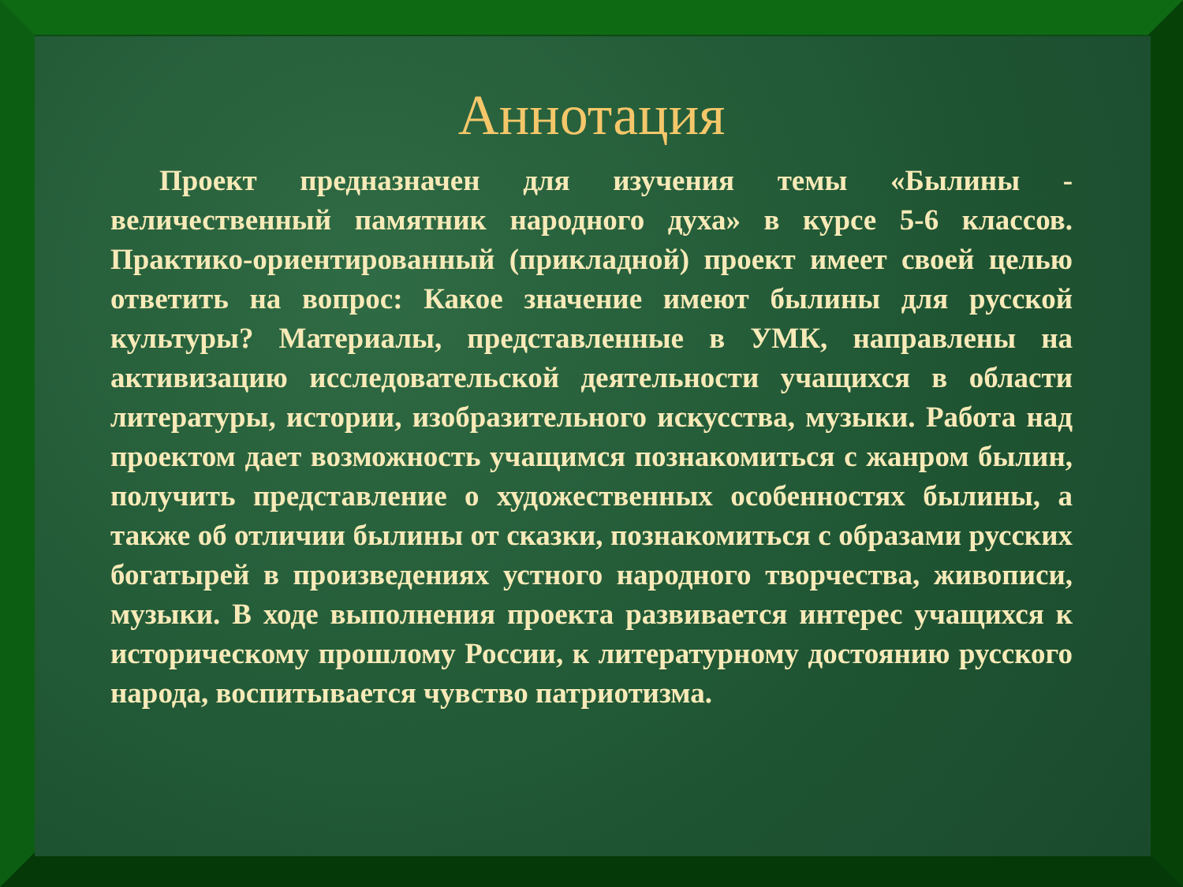Аннотация
Проект предназначен для изучения темы «Былины - величественный памятник народного духа» в курсе 5-6 классов. Практико-ориентированный (прикладной) проект имеет своей целью ответить на вопрос: Какое значение имеют былины для русской культуры? Материалы, представленные в УМК, направлены на активизацию исследовательской деятельности учащихся в области литературы, истории, изобразительного искусства, музыки. Работа над проектом дает возможность учащимся познакомиться с жанром былин, получить представление о художественных особенностях былины, а также об отличии былины от сказки, познакомиться с образами русских богатырей в произведениях устного народного творчества, живописи, музыки. В ходе выполнения проекта развивается интерес учащихся к историческому прошлому России, к литературному достоянию русского народа, воспитывается чувство патриотизма.